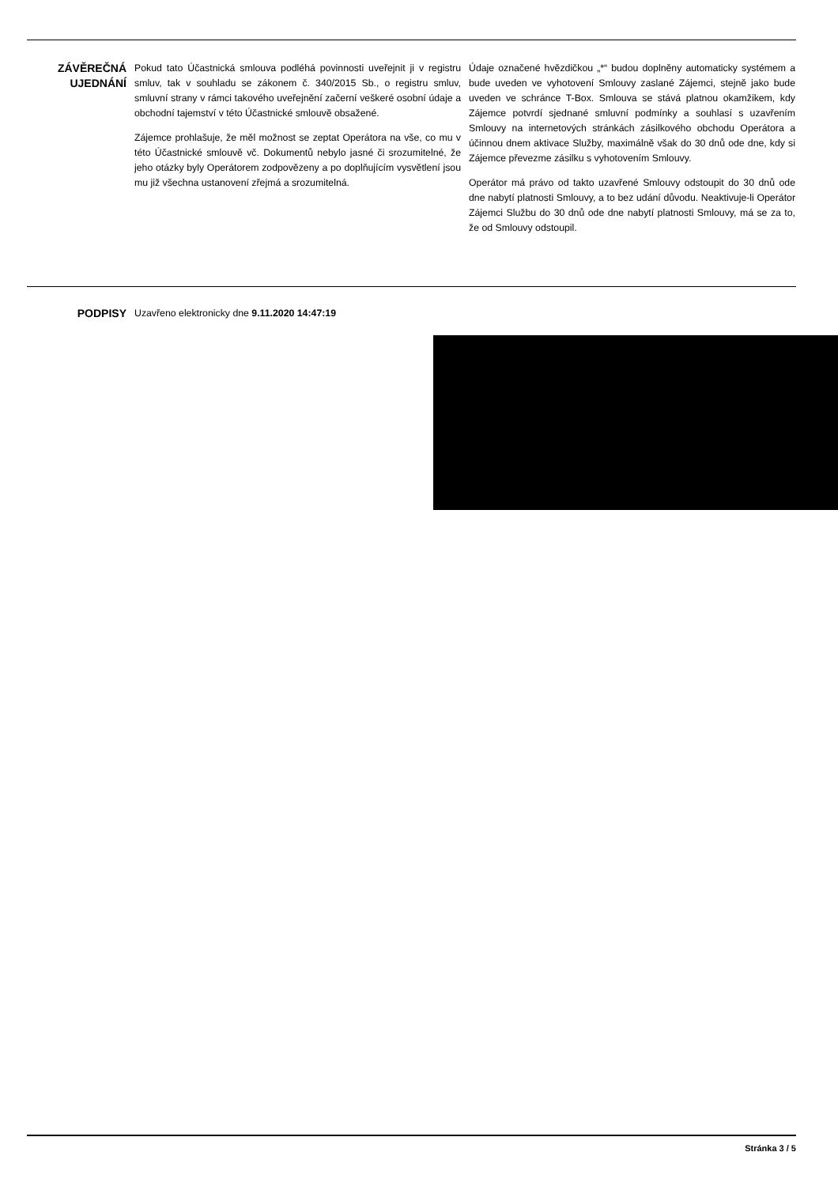ZÁVĚREČNÁ UJEDNÁNÍ
Pokud tato Účastnická smlouva podléhá povinnosti uveřejnit ji v registru smluv, tak v souhladu se zákonem č. 340/2015 Sb., o registru smluv, smluvní strany v rámci takového uveřejnění začerní veškeré osobní údaje a obchodní tajemství v této Účastnické smlouvě obsažené.
Zájemce prohlašuje, že měl možnost se zeptat Operátora na vše, co mu v této Účastnické smlouvě vč. Dokumentů nebylo jasné či srozumitelné, že jeho otázky byly Operátorem zodpovězeny a po doplňujícím vysvětlení jsou mu již všechna ustanovení zřejmá a srozumitelná.
Údaje označené hvězdičkou „*“ budou doplněny automaticky systémem a bude uveden ve vyhotovení Smlouvy zaslané Zájemci, stejně jako bude uveden ve schránce T-Box. Smlouva se stává platnou okamžikem, kdy Zájemce potvrdí sjednané smluvní podmínky a souhlasí s uzavřením Smlouvy na internetových stránkách zásilkového obchodu Operátora a účinnou dnem aktivace Služby, maximálně však do 30 dnů ode dne, kdy si Zájemce převezme zásilku s vyhotovením Smlouvy.
Operátor má právo od takto uzavřené Smlouvy odstoupit do 30 dnů ode dne nabytí platnosti Smlouvy, a to bez udání důvodu. Neaktivuje-li Operátor Zájemci Službu do 30 dnů ode dne nabytí platnosti Smlouvy, má se za to, že od Smlouvy odstoupil.
PODPISY
Uzavřeno elektronicky dne 9.11.2020 14:47:19
Stránka 3 / 5